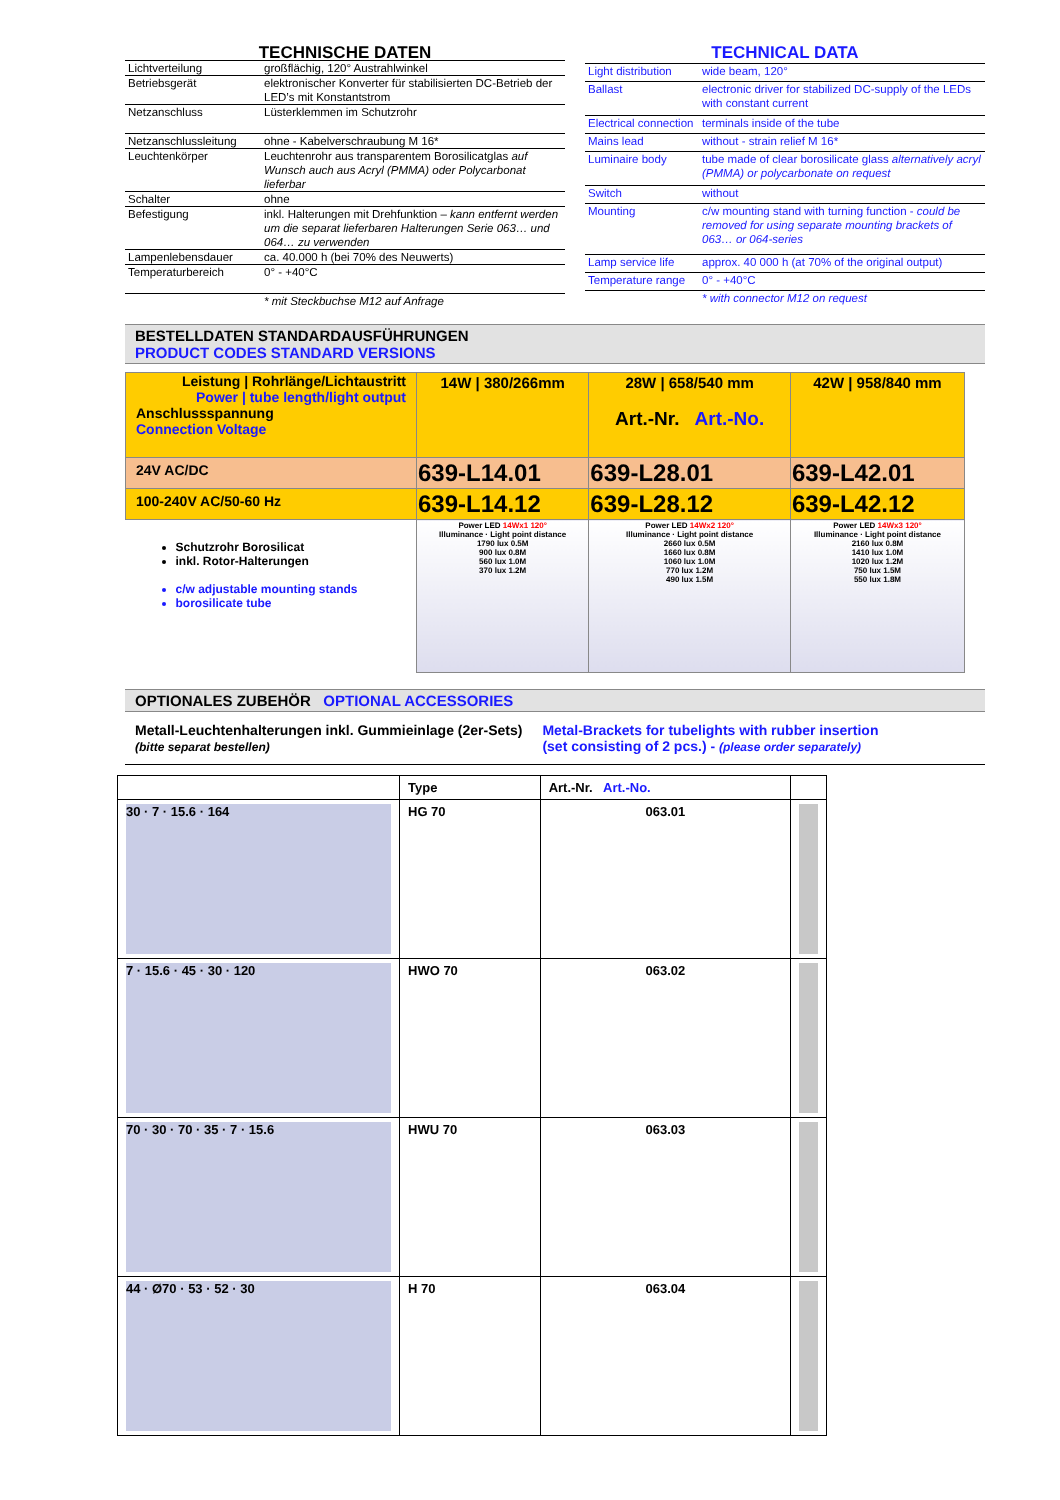| TECHNISCHE DATEN | |
| Lichtverteilung | großflächig, 120° Austrahlwinkel |
| Betriebsgerät | elektronischer Konverter für stabilisierten DC-Betrieb der LED’s mit Konstantstrom |
| Netzanschluss | Lüsterklemmen im Schutzrohr |
| Netzanschlussleitung | ohne - Kabelverschraubung M 16* |
| Leuchtenkörper | Leuchtenrohr aus transparentem Borosilicatglas auf Wunsch auch aus Acryl (PMMA) oder Polycarbonat lieferbar |
| Schalter | ohne |
| Befestigung | inkl. Halterungen mit Drehfunktion – kann entfernt werden um die separat lieferbaren Halterungen Serie 063… und 064… zu verwenden |
| Lampenlebensdauer | ca. 40.000 h (bei 70% des Neuwerts) |
| Temperaturbereich | 0° - +40°C |
| | * mit Steckbuchse M12 auf Anfrage |
| TECHNICAL DATA | |
| Light distribution | wide beam, 120° |
| Ballast | electronic driver for stabilized DC-supply of the LEDs with constant current |
| Electrical connection | terminals inside of the tube |
| Mains lead | without - strain relief M 16* |
| Luminaire body | tube made of clear borosilicate glass alternatively acryl (PMMA) or polycarbonate on request |
| Switch | without |
| Mounting | c/w mounting stand with turning function - could be removed for using separate mounting brackets of 063… or 064-series |
| Lamp service life | approx. 40 000 h (at 70% of the original output) |
| Temperature range | 0° - +40°C |
| | * with connector M12 on request |
BESTELLDATEN STANDARDAUSFÜHRUNGEN
PRODUCT CODES STANDARD VERSIONS
| Leistung / Rohrlänge/Lichtaustritt Power / tube length/light output Anschlussspannung Connection Voltage | 14W / 380/266mm | 28W / 658/540 mm Art.-Nr. Art.-No. | 42W / 958/840 mm |
| 24V AC/DC | 639-L14.01 | 639-L28.01 | 639-L42.01 |
| 100-240V AC/50-60 Hz | 639-L14.12 | 639-L28.12 | 639-L42.12 |
| Schutzrohr Borosilicat inkl. Rotor-Halterungen c/w adjustable mounting stands borosilicate tube | Power LED 14Wx1 120° Illuminance · Light point distance 1790 lux 0.5M 900 lux 0.8M 560 lux 1.0M 370 lux 1.2M | Power LED 14Wx2 120° Illuminance · Light point distance 2660 lux 0.5M 1660 lux 0.8M 1060 lux 1.0M 770 lux 1.2M 490 lux 1.5M | Power LED 14Wx3 120° Illuminance · Light point distance 2160 lux 0.8M 1410 lux 1.0M 1020 lux 1.2M 750 lux 1.5M 550 lux 1.8M |
OPTIONALES ZUBEHÖR OPTIONAL ACCESSORIES
Metall-Leuchtenhalterungen inkl. Gummieinlage (2er-Sets)
(bitte separat bestellen)
Metal-Brackets for tubelights with rubber insertion
(set consisting of 2 pcs.) - (please order separately)
| | Type | Art.-Nr. Art.-No. | |
| 30 · 7 · 15.6 · 164 | HG 70 | 063.01 | |
| 7 · 15.6 · 45 · 30 · 120 | HWO 70 | 063.02 | |
| 70 · 30 · 70 · 35 · 7 · 15.6 | HWU 70 | 063.03 | |
| 44 · Ø70 · 53 · 52 · 30 | H 70 | 063.04 | |